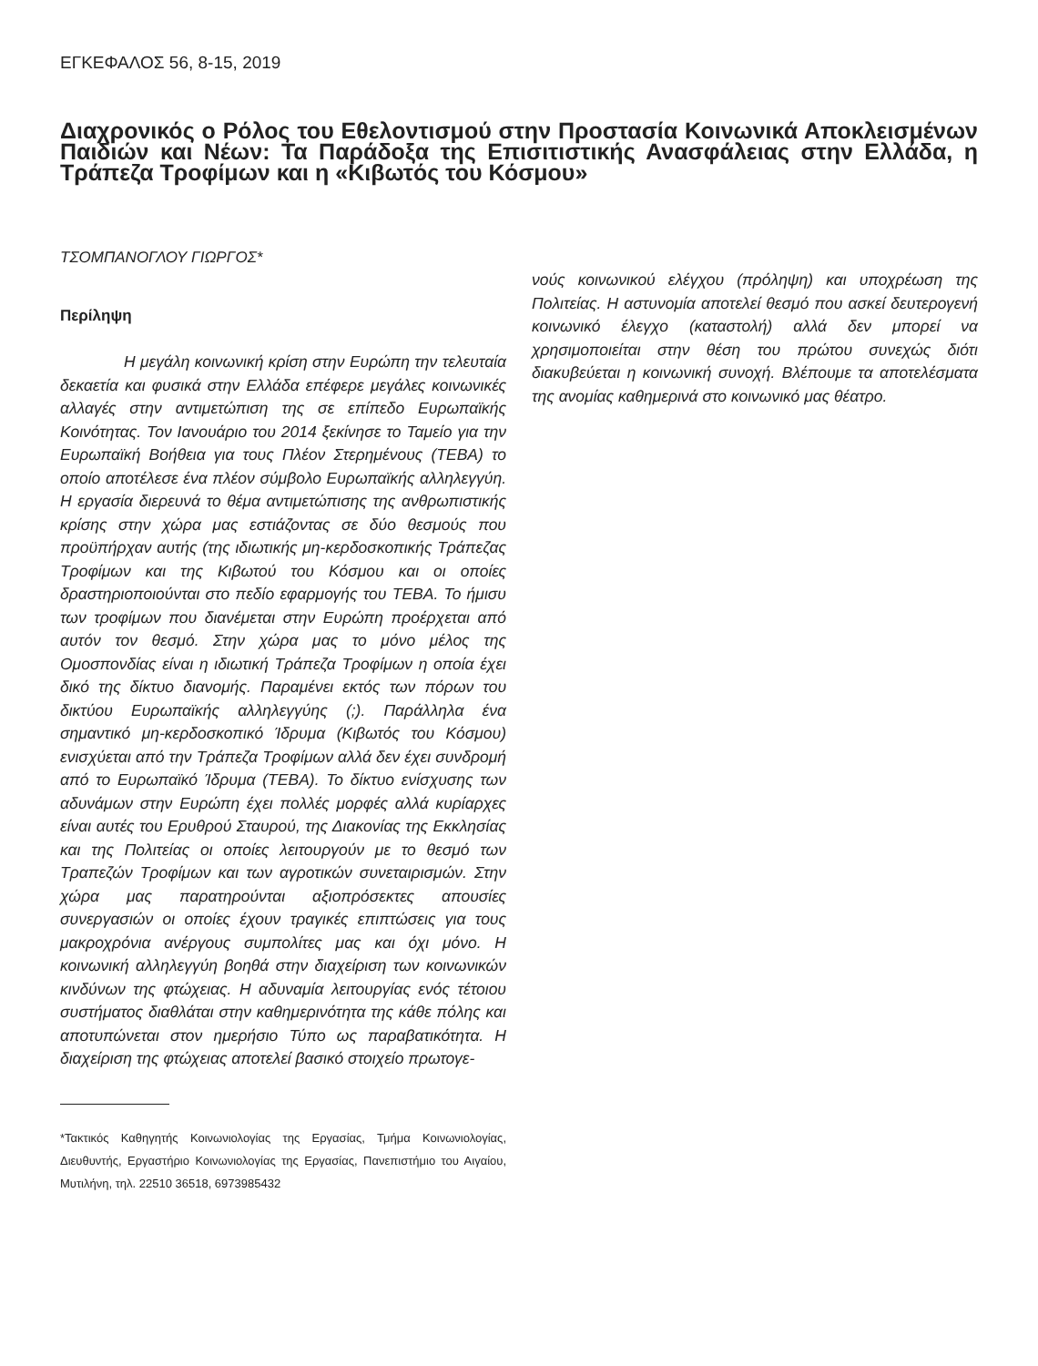ΕΓΚΕΦΑΛΟΣ 56, 8-15, 2019
Διαχρονικός ο Ρόλος του Εθελοντισμού στην Προστασία Κοινωνικά Αποκλεισμένων Παιδιών και Νέων: Τα Παράδοξα της Επισιτιστικής Ανασφάλειας στην Ελλάδα, η Τράπεζα Τροφίμων και η «Κιβωτός του Κόσμου»
ΤΣΟΜΠΑΝΟΓΛΟΥ ΓΙΩΡΓΟΣ*
Περίληψη
    Η μεγάλη κοινωνική κρίση στην Ευρώπη την τελευταία δεκαετία και φυσικά στην Ελλάδα επέφερε μεγάλες κοινωνικές αλλαγές στην αντιμετώπιση της σε επίπεδο Ευρωπαϊκής Κοινότητας. Τον Ιανουάριο του 2014 ξεκίνησε το Ταμείο για την Ευρωπαϊκή Βοήθεια για τους Πλέον Στερημένους (ΤΕΒΑ) το οποίο αποτέλεσε ένα πλέον σύμβολο Ευρωπαϊκής αλληλεγγύη. Η εργασία διερευνά το θέμα αντιμετώπισης της ανθρωπιστικής κρίσης στην χώρα μας εστιάζοντας σε δύο θεσμούς που προϋπήρχαν αυτής (της ιδιωτικής μη-κερδοσκοπικής Τράπεζας Τροφίμων και της Κιβωτού του Κόσμου και οι οποίες δραστηριοποιούνται στο πεδίο εφαρμογής του ΤΕΒΑ. Το ήμισυ των τροφίμων που διανέμεται στην Ευρώπη προέρχεται από αυτόν τον θεσμό. Στην χώρα μας το μόνο μέλος της Ομοσπονδίας είναι η ιδιωτική Τράπεζα Τροφίμων η οποία έχει δικό της δίκτυο διανομής. Παραμένει εκτός των πόρων του δικτύου Ευρωπαϊκής αλληλεγγύης (;). Παράλληλα ένα σημαντικό μη-κερδοσκοπικό Ίδρυμα (Κιβωτός του Κόσμου) ενισχύεται από την Τράπεζα Τροφίμων αλλά δεν έχει συνδρομή από το Ευρωπαϊκό Ίδρυμα (ΤΕΒΑ). Το δίκτυο ενίσχυσης των αδυνάμων στην Ευρώπη έχει πολλές μορφές αλλά κυρίαρχες είναι αυτές του Ερυθρού Σταυρού, της Διακονίας της Εκκλησίας και της Πολιτείας οι οποίες λειτουργούν με το θεσμό των Τραπεζών Τροφίμων και των αγροτικών συνεταιρισμών. Στην χώρα μας παρατηρούνται αξιοπρόσεκτες απουσίες συνεργασιών οι οποίες έχουν τραγικές επιπτώσεις για τους μακροχρόνια ανέργους συμπολίτες μας και όχι μόνο. Η κοινωνική αλληλεγγύη βοηθά στην διαχείριση των κοινωνικών κινδύνων της φτώχειας. Η αδυναμία λειτουργίας ενός τέτοιου συστήματος διαθλάται στην καθημερινότητα της κάθε πόλης και αποτυπώνεται στον ημερήσιο Τύπο ως παραβατικότητα. Η διαχείριση της φτώχειας αποτελεί βασικό στοιχείο πρωτογε-
νούς κοινωνικού ελέγχου (πρόληψη) και υποχρέωση της Πολιτείας. Η αστυνομία αποτελεί θεσμό που ασκεί δευτερογενή κοινωνικό έλεγχο (καταστολή) αλλά δεν μπορεί να χρησιμοποιείται στην θέση του πρώτου συνεχώς διότι διακυβεύεται η κοινωνική συνοχή. Βλέπουμε τα αποτελέσματα της ανομίας καθημερινά στο κοινωνικό μας θέατρο.
*Τακτικός Καθηγητής Κοινωνιολογίας της Εργασίας, Τμήμα Κοινωνιολογίας, Διευθυντής, Εργαστήριο Κοινωνιολογίας της Εργασίας, Πανεπιστήμιο του Αιγαίου, Μυτιλήνη, τηλ. 22510 36518, 6973985432